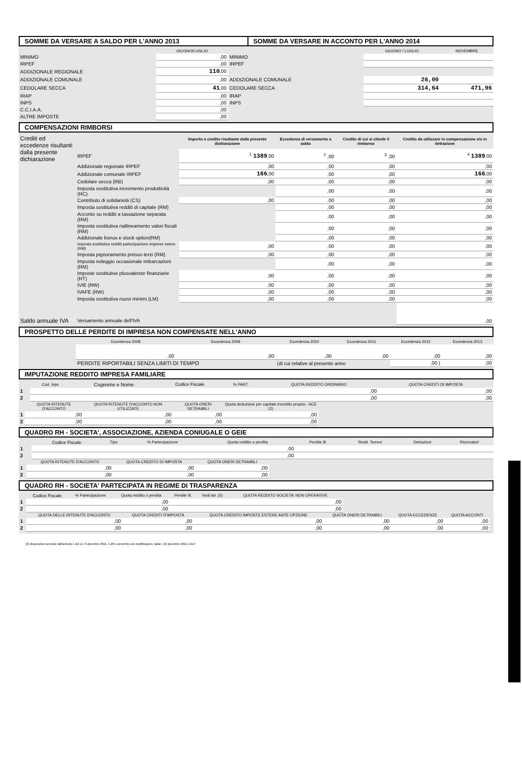| SOMME DA VERSARE A SALDO PER L'ANNO 2013 | SOMME DA VERSARE IN ACCONTO PER L'ANNO 2014 |
| | GIUGNO/LUGLIO | | GIUGNO / LUGLIO | NOVEMBRE |
| --- | --- | --- | --- | --- |
| MINIMO | ,00 | MINIMO | | |
| IRPEF | ,00 | IRPEF | | |
| ADDIZIONALE REGIONALE | 110 ,00 | | | |
| ADDIZIONALE COMUNALE | ,00 | ADDIZIONALE COMUNALE | 26,00 | |
| CEDOLARE SECCA | 41 ,00 | CEDOLARE SECCA | 314,64 | 471,96 |
| IRAP | ,00 | IRAP | | |
| INPS | ,00 | INPS | | |
| C.C.I.A.A. | ,00 | | | |
| ALTRE IMPOSTE | ,00 | | | |
COMPENSAZIONI RIMBORSI
| Crediti ed eccedenze risultanti dalla presente dichiarazione | | Importo a credito risultante dalla presente dichiarazione | Eccedenza di versamento a saldo | Credito di cui si chiede il rimborso | Credito da utilizzare in compensazione e/o in detrazione |
| | IRPEF | <sup>1</sup> 1389 ,00 | <sup>2</sup> ,00 | <sup>3</sup> ,00 | <sup>4</sup> 1389 ,00 |
| | Addizionale regionale IRPEF | ,00 | ,00 | ,00 | ,00 |
| | Addizionale comunale IRPEF | 166 ,00 | ,00 | ,00 | 166 ,00 |
| | Cedolare secca (RB) | ,00 | ,00 | ,00 | ,00 |
| | Imposta sostitutiva incremento produttività (RC) | | ,00 | ,00 | ,00 |
| | Contributo di solidarietà (CS) | ,00 | ,00 | ,00 | ,00 |
| | Imposta sostitutiva redditi di capitale (RM) | | ,00 | ,00 | ,00 |
| | Acconto su redditi a tassazione separata (RM) | | ,00 | ,00 | ,00 |
| | Imposta sostitutiva riallineamento valori fiscali (RM) | | ,00 | ,00 | ,00 |
| | Addizionale bonus e stock option(RM) | | ,00 | ,00 | ,00 |
| | Imposta sostitutiva redditi partecipazione imprese estere (RM) | ,00 | ,00 | ,00 | ,00 |
| | Imposta pignoramento presso terzi (RM) | ,00 | ,00 | ,00 | ,00 |
| | Imposta noleggio occasionale imbarcazioni (RM) | | ,00 | ,00 | ,00 |
| | Imposte sostitutive plusvalenze finanziarie (RT) | ,00 | ,00 | ,00 | ,00 |
| | IVIE (RW) | ,00 | ,00 | ,00 | ,00 |
| | IVAFE (RW) | ,00 | ,00 | ,00 | ,00 |
| | Imposta sostitutiva nuovi minimi (LM) | ,00 | ,00 | ,00 | ,00 |
| Saldo annuale IVA | Versamento annuale dell'IVA | | | | ,00 |
PROSPETTO DELLE PERDITE DI IMPRESA NON COMPENSATE NELL’ANNO
| | Eccedenza 2008 | Eccedenza 2009 | Eccedenza 2010 | Eccedenza 2011 | Eccedenza 2012 | Eccedenza 2013 |
| | ,00 | ,00 | ,00 | ,00 | ,00 | ,00 |
| | PERDITE RIPORTABILI SENZA LIMITI DI TEMPO | | (di cui relative al presente anno | | ,00 ) | ,00 |
IMPUTAZIONE REDDITO IMPRESA FAMILIARE
| | Cod. Inps | Cognome e Nome | Codice Fiscale | % PART. | QUOTA REDDITO ORDINARIO | QUOTA CREDITI DI IMPOSTA |
| 1 | | | | | ,00 | ,00 |
| 2 | | | | | ,00 | ,00 |
| | QUOTA RITENUTE D'ACCONTO | QUOTA RITENUTE D'ACCONTO NON UTILIZZATE | QUOTA ONERI DETRAIBILI | Quota deduzione per capitale investito proprio - ACE (2) | |
| 1 | ,00 | ,00 | ,00 | ,00 | |
| 2 | ,00 | ,00 | ,00 | ,00 | |
QUADRO RH - SOCIETA', ASSOCIAZIONE, AZIENDA CONIUGALE O GEIE
| | Codice Fiscale | Tipo | % Partecipazione | Quota reddito o perdita | Perdite Ill. | Redd. Terreni | Detrazioni | Ricercatori |
| 1 | | | | ,00 | | | | |
| 2 | | | | ,00 | | | | |
| | QUOTA RITENUTE D'ACCONTO | QUOTA CREDITO DI IMPOSTA | QUOTA ONERI DETRAIBILI | |
| 1 | ,00 | ,00 | ,00 | |
| 2 | ,00 | ,00 | ,00 | |
QUADRO RH - SOCIETA' PARTECIPATA IN REGIME DI TRASPARENZA
| | Codice Fiscale | % Partecipazione | Quota reddito o perdita | Perdite Ill. | Vedi istr. (5) | QUOTA REDDITO SOCIETA' NON OPERATIVE | |
| 1 | | | ,00 | | | ,00 | |
| 2 | | | ,00 | | | ,00 | |
| | QUOTA DELLE RITENUTE D'ACCONTO | QUOTA CREDITI D'IMPOSTA | QUOTA CREDITO IMPOSTE ESTERE ANTE OPZIONE | QUOTA ONERI DETRAIBILI | QUOTA ECCEDENZE | QUOTA ACCONTI | |
| 1 | ,00 | ,00 | ,00 | ,00 | ,00 | ,00 | |
| 2 | ,00 | ,00 | ,00 | ,00 | ,00 | ,00 | |
(2) disposizioni previste dall'articolo 1 del d.l. 6 dicembre 2011, n.201 convertito con modificazioni, dalla l. 22 dicembre 2011 n.214